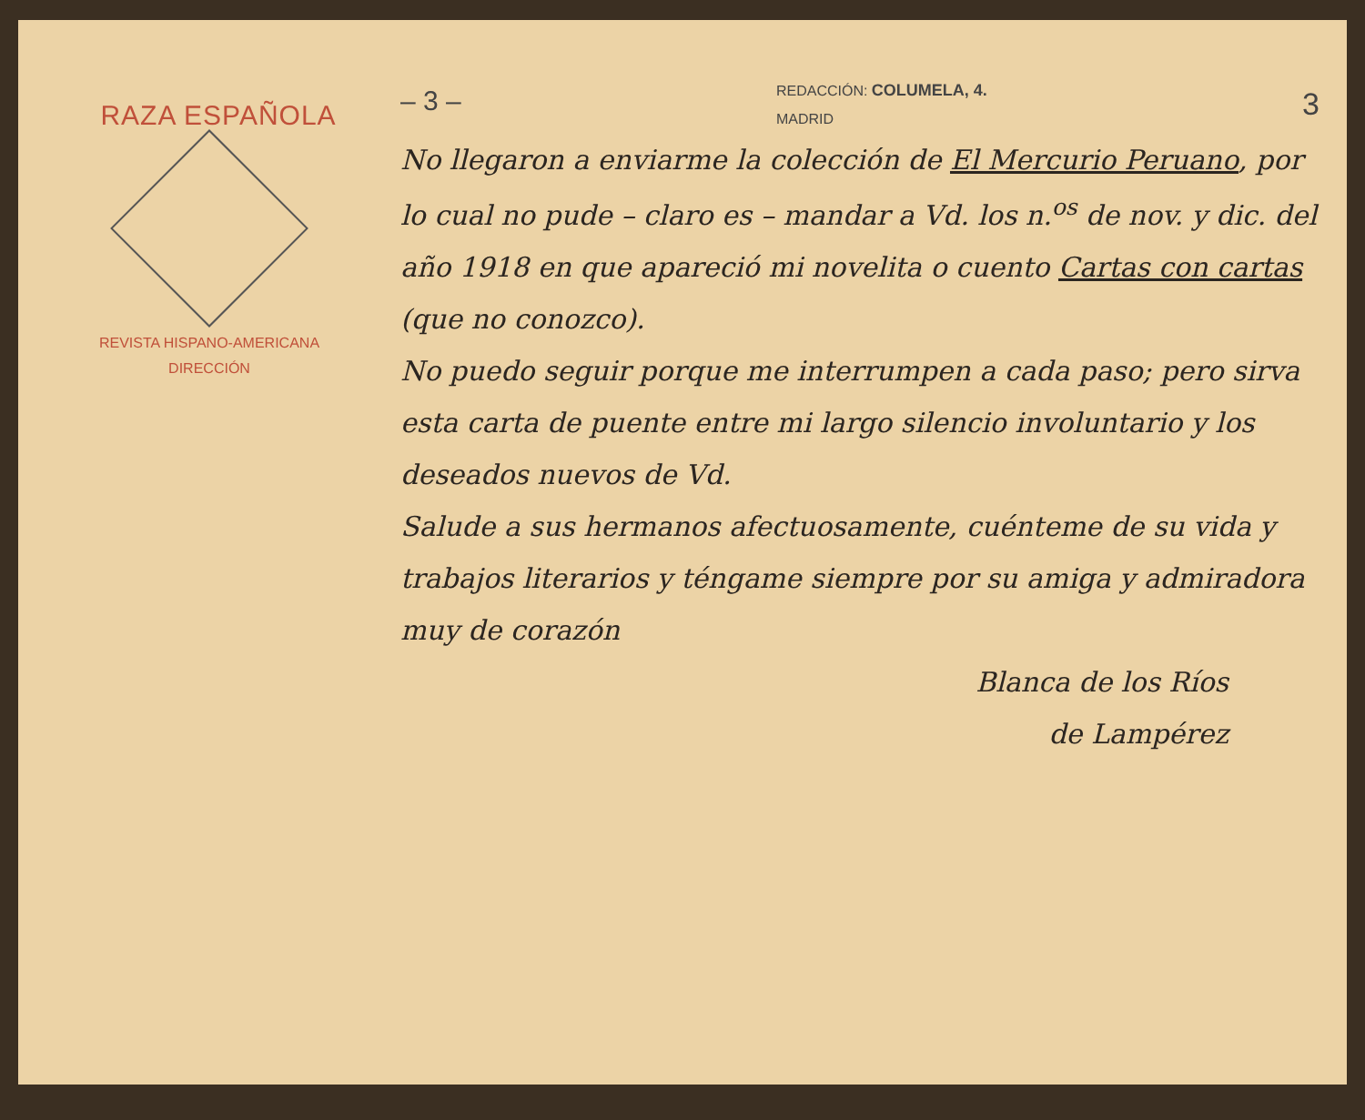RAZA ESPAÑOLA
REVISTA HISPANO-AMERICANA
DIRECCIÓN
– 3 – REDACCIÓN: COLUMELA, 4.
MADRID 3
No llegaron a enviarme la colección de El Mercurio Peruano, por lo cual no pude – claro es – mandar a Vd. los n.<sup>os</sup> de nov. y dic. del año 1918 en que apareció mi novelita o cuento Cartas con cartas (que no conozco).
No puedo seguir porque me interrumpen a cada paso; pero sirva esta carta de puente entre mi largo silencio involuntario y los deseados nuevos de Vd.
Salude a sus hermanos afectuosamente, cuénteme de su vida y trabajos literarios y téngame siempre por su amiga y admiradora muy de corazón
Blanca de los Ríos
de Lampérez